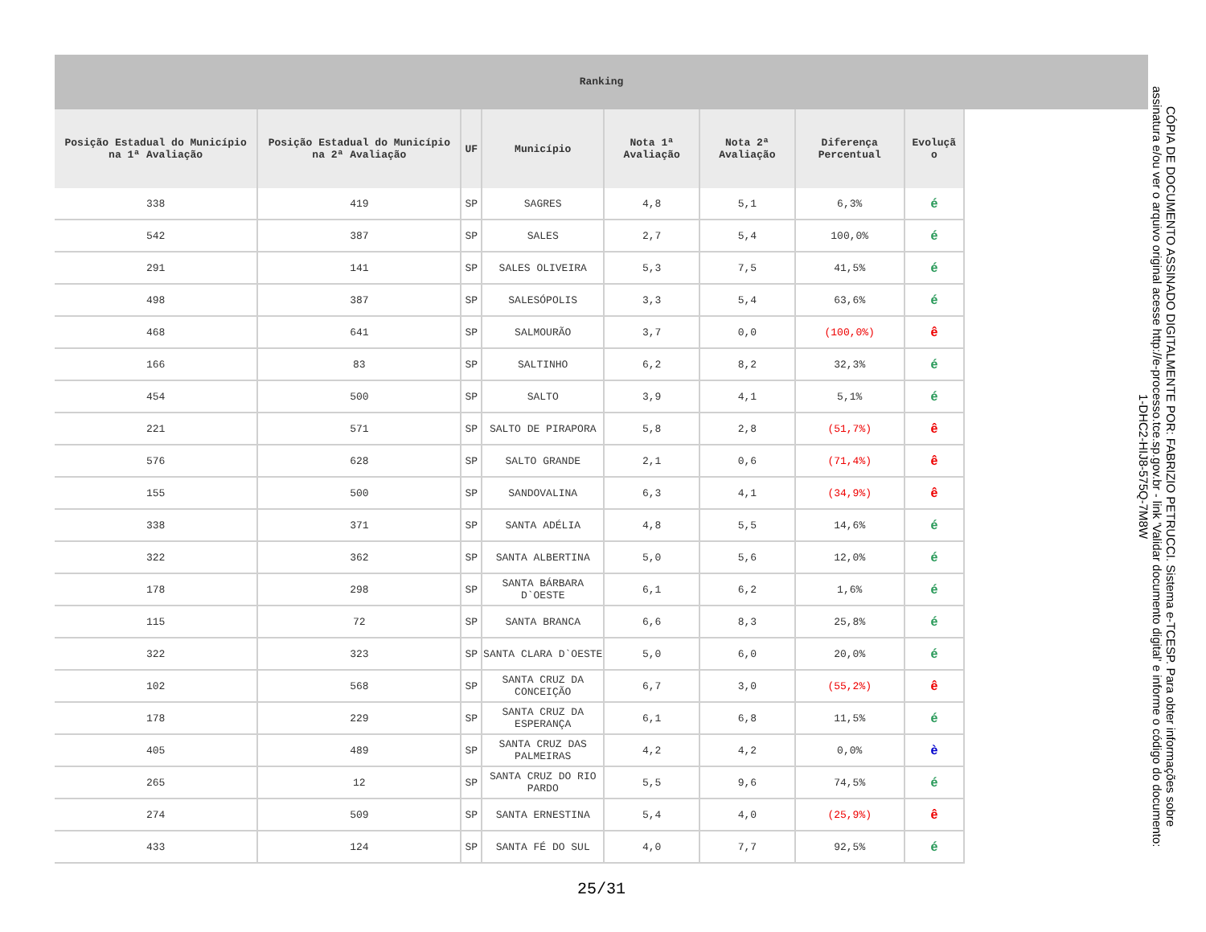Ranking
| Posição Estadual do Município na 1ª Avaliação | Posição Estadual do Município na 2ª Avaliação | UF | Município | Nota 1ª Avaliação | Nota 2ª Avaliação | Diferença Percentual | Evoluçã o |
| --- | --- | --- | --- | --- | --- | --- | --- |
| 338 | 419 | SP | SAGRES | 4,8 | 5,1 | 6,3% | é |
| 542 | 387 | SP | SALES | 2,7 | 5,4 | 100,0% | é |
| 291 | 141 | SP | SALES OLIVEIRA | 5,3 | 7,5 | 41,5% | é |
| 498 | 387 | SP | SALESÓPOLIS | 3,3 | 5,4 | 63,6% | é |
| 468 | 641 | SP | SALMOURÃO | 3,7 | 0,0 | (100,0%) | ê |
| 166 | 83 | SP | SALTINHO | 6,2 | 8,2 | 32,3% | é |
| 454 | 500 | SP | SALTO | 3,9 | 4,1 | 5,1% | é |
| 221 | 571 | SP | SALTO DE PIRAPORA | 5,8 | 2,8 | (51,7%) | ê |
| 576 | 628 | SP | SALTO GRANDE | 2,1 | 0,6 | (71,4%) | ê |
| 155 | 500 | SP | SANDOVALINA | 6,3 | 4,1 | (34,9%) | ê |
| 338 | 371 | SP | SANTA ADÉLIA | 4,8 | 5,5 | 14,6% | é |
| 322 | 362 | SP | SANTA ALBERTINA | 5,0 | 5,6 | 12,0% | é |
| 178 | 298 | SP | SANTA BÁRBARA D`OESTE | 6,1 | 6,2 | 1,6% | é |
| 115 | 72 | SP | SANTA BRANCA | 6,6 | 8,3 | 25,8% | é |
| 322 | 323 | SP | SANTA CLARA D`OESTE | 5,0 | 6,0 | 20,0% | é |
| 102 | 568 | SP | SANTA CRUZ DA CONCEIÇÃO | 6,7 | 3,0 | (55,2%) | ê |
| 178 | 229 | SP | SANTA CRUZ DA ESPERANÇA | 6,1 | 6,8 | 11,5% | é |
| 405 | 489 | SP | SANTA CRUZ DAS PALMEIRAS | 4,2 | 4,2 | 0,0% | è |
| 265 | 12 | SP | SANTA CRUZ DO RIO PARDO | 5,5 | 9,6 | 74,5% | é |
| 274 | 509 | SP | SANTA ERNESTINA | 5,4 | 4,0 | (25,9%) | ê |
| 433 | 124 | SP | SANTA FÉ DO SUL | 4,0 | 7,7 | 92,5% | é |
25/31
CÓPIA DE DOCUMENTO ASSINADO DIGITALMENTE POR: FABRIZIO PETRUCCI. Sistema e-TCESP. Para obter informações sobre assinatura e/ou ver o arquivo original acesse http://e-processo.tce.sp.gov.br - link 'Validar documento digital' e informe o código do documento: 1-DHC2-HIJ8-575Q-7M8W